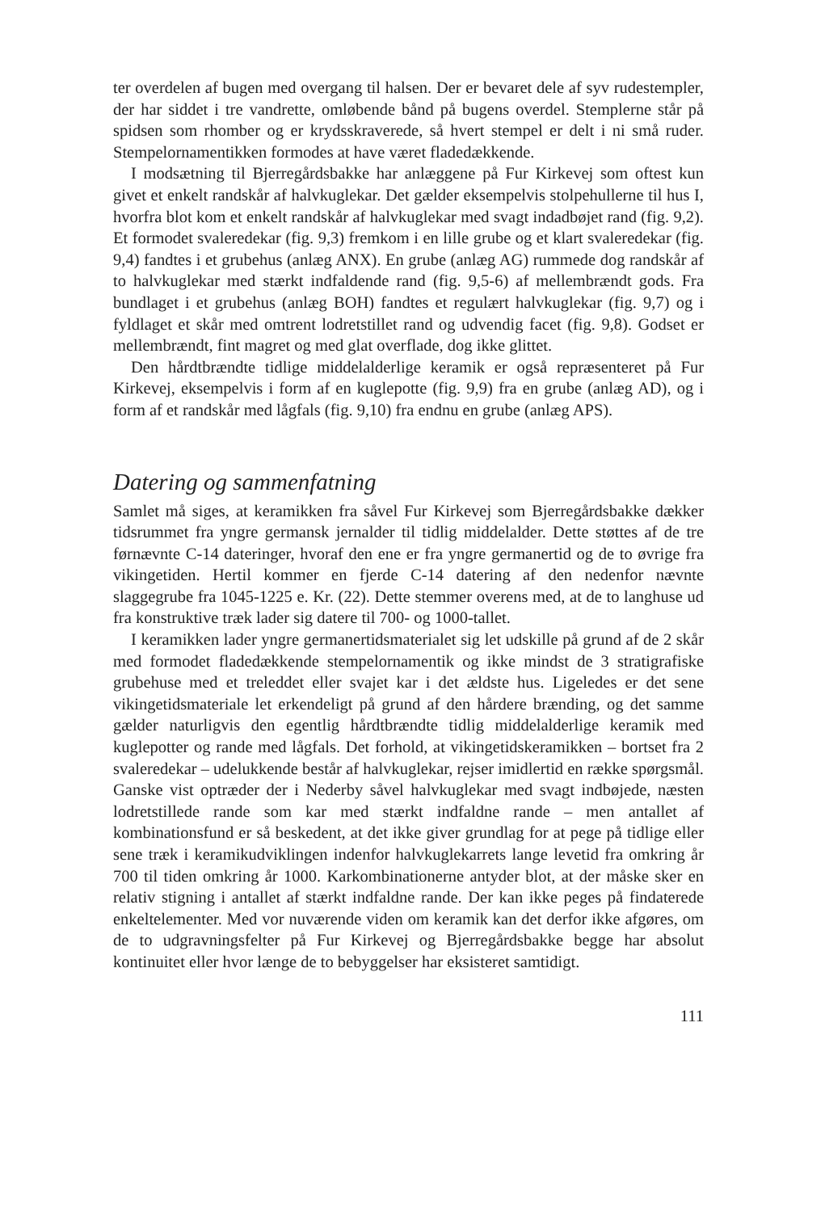ter overdelen af bugen med overgang til halsen. Der er bevaret dele af syv rudestempler, der har siddet i tre vandrette, omløbende bånd på bugens overdel. Stemplerne står på spidsen som rhomber og er krydsskraverede, så hvert stempel er delt i ni små ruder. Stempelornamentikken formodes at have været fladedækkende.
I modsætning til Bjerregårdsbakke har anlæggene på Fur Kirkevej som oftest kun givet et enkelt randskår af halvkuglekar. Det gælder eksempelvis stolpehullerne til hus I, hvorfra blot kom et enkelt randskår af halvkuglekar med svagt indadbøjet rand (fig. 9,2). Et formodet svaleredekar (fig. 9,3) fremkom i en lille grube og et klart svaleredekar (fig. 9,4) fandtes i et grubehus (anlæg ANX). En grube (anlæg AG) rummede dog randskår af to halvkuglekar med stærkt indfaldende rand (fig. 9,5-6) af mellembrændt gods. Fra bundlaget i et grubehus (anlæg BOH) fandtes et regulært halvkuglekar (fig. 9,7) og i fyldlaget et skår med omtrent lodretstillet rand og udvendig facet (fig. 9,8). Godset er mellembrændt, fint magret og med glat overflade, dog ikke glittet.
Den hårdtbrændte tidlige middelalderlige keramik er også repræsenteret på Fur Kirkevej, eksempelvis i form af en kuglepotte (fig. 9,9) fra en grube (anlæg AD), og i form af et randskår med lågfals (fig. 9,10) fra endnu en grube (anlæg APS).
Datering og sammenfatning
Samlet må siges, at keramikken fra såvel Fur Kirkevej som Bjerregårdsbakke dækker tidsrummet fra yngre germansk jernalder til tidlig middelalder. Dette støttes af de tre førnævnte C-14 dateringer, hvoraf den ene er fra yngre germanertid og de to øvrige fra vikingetiden. Hertil kommer en fjerde C-14 datering af den nedenfor nævnte slaggegrube fra 1045-1225 e. Kr. (22). Dette stemmer overens med, at de to langhuse ud fra konstruktive træk lader sig datere til 700- og 1000-tallet.
I keramikken lader yngre germanertidsmaterialet sig let udskille på grund af de 2 skår med formodet fladedækkende stempelornamentik og ikke mindst de 3 stratigrafiske grubehuse med et treleddet eller svajet kar i det ældste hus. Ligeledes er det sene vikingetidsmateriale let erkendeligt på grund af den hårdere brænding, og det samme gælder naturligvis den egentlig hårdtbrændte tidlig middelalderlige keramik med kuglepotter og rande med lågfals. Det forhold, at vikingetidskeramikken – bortset fra 2 svaleredekar – udelukkende består af halvkuglekar, rejser imidlertid en række spørgsmål. Ganske vist optræder der i Nederby såvel halvkuglekar med svagt indbøjede, næsten lodretstillede rande som kar med stærkt indfaldne rande – men antallet af kombinationsfund er så beskedent, at det ikke giver grundlag for at pege på tidlige eller sene træk i keramikudviklingen indenfor halvkuglekarrets lange levetid fra omkring år 700 til tiden omkring år 1000. Karkombinationerne antyder blot, at der måske sker en relativ stigning i antallet af stærkt indfaldne rande. Der kan ikke peges på findaterede enkeltelementer. Med vor nuværende viden om keramik kan det derfor ikke afgøres, om de to udgravningsfelter på Fur Kirkevej og Bjerregårdsbakke begge har absolut kontinuitet eller hvor længe de to bebyggelser har eksisteret samtidigt.
111